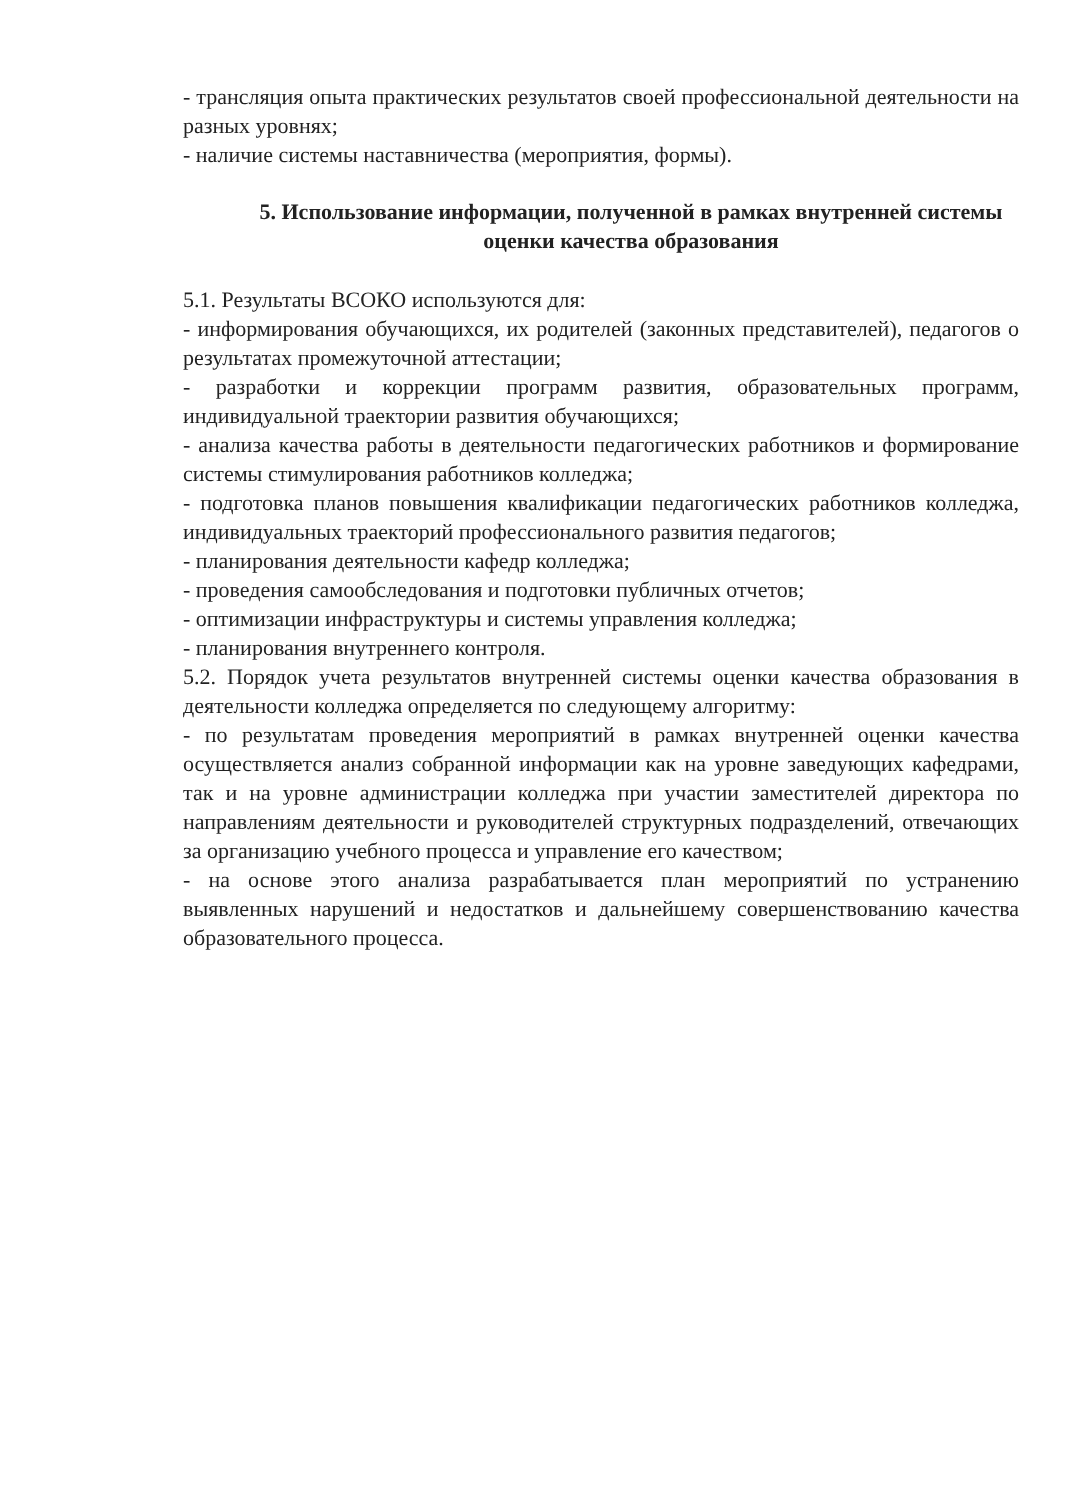- трансляция опыта практических результатов своей профессиональной деятельности на разных уровнях;
- наличие системы наставничества (мероприятия, формы).
5. Использование информации, полученной в рамках внутренней системы оценки качества образования
5.1. Результаты ВСОКО используются для:
- информирования обучающихся, их родителей (законных представителей), педагогов о результатах промежуточной аттестации;
- разработки и коррекции программ развития, образовательных программ, индивидуальной траектории развития обучающихся;
- анализа качества работы в деятельности педагогических работников и формирование системы стимулирования работников колледжа;
- подготовка планов повышения квалификации педагогических работников колледжа, индивидуальных траекторий профессионального развития педагогов;
- планирования деятельности кафедр колледжа;
- проведения самообследования и подготовки публичных отчетов;
- оптимизации инфраструктуры и системы управления колледжа;
- планирования внутреннего контроля.
5.2. Порядок учета результатов внутренней системы оценки качества образования в деятельности колледжа определяется по следующему алгоритму:
- по результатам проведения мероприятий в рамках внутренней оценки качества осуществляется анализ собранной информации как на уровне заведующих кафедрами, так и на уровне администрации колледжа при участии заместителей директора по направлениям деятельности и руководителей структурных подразделений, отвечающих за организацию учебного процесса и управление его качеством;
- на основе этого анализа разрабатывается план мероприятий по устранению выявленных нарушений и недостатков и дальнейшему совершенствованию качества образовательного процесса.